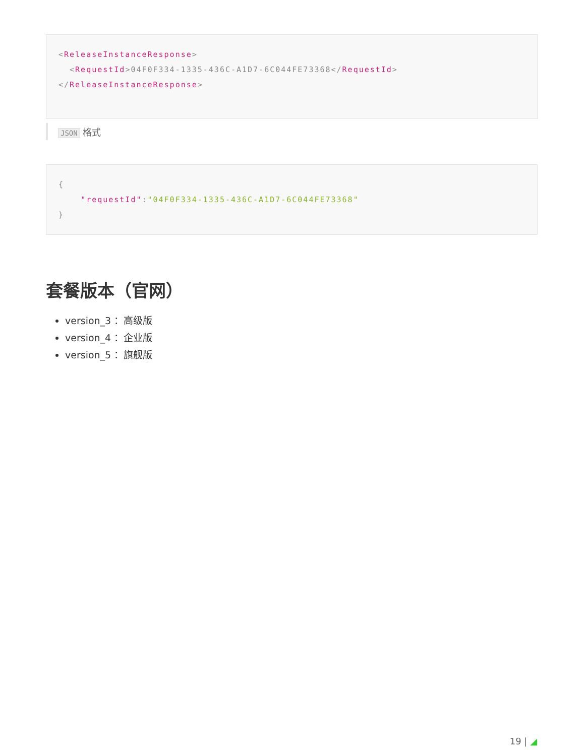<ReleaseInstanceResponse>
<RequestId>04F0F334-1335-436C-A1D7-6C044FE73368</RequestId>
</ReleaseInstanceResponse>
JSON 格式
{
"requestId":"04F0F334-1335-436C-A1D7-6C044FE73368"
}
套餐版本（官网）
version_3 ：高级版
version_4 ：企业版
version_5 ：旗舰版
19 | ◢